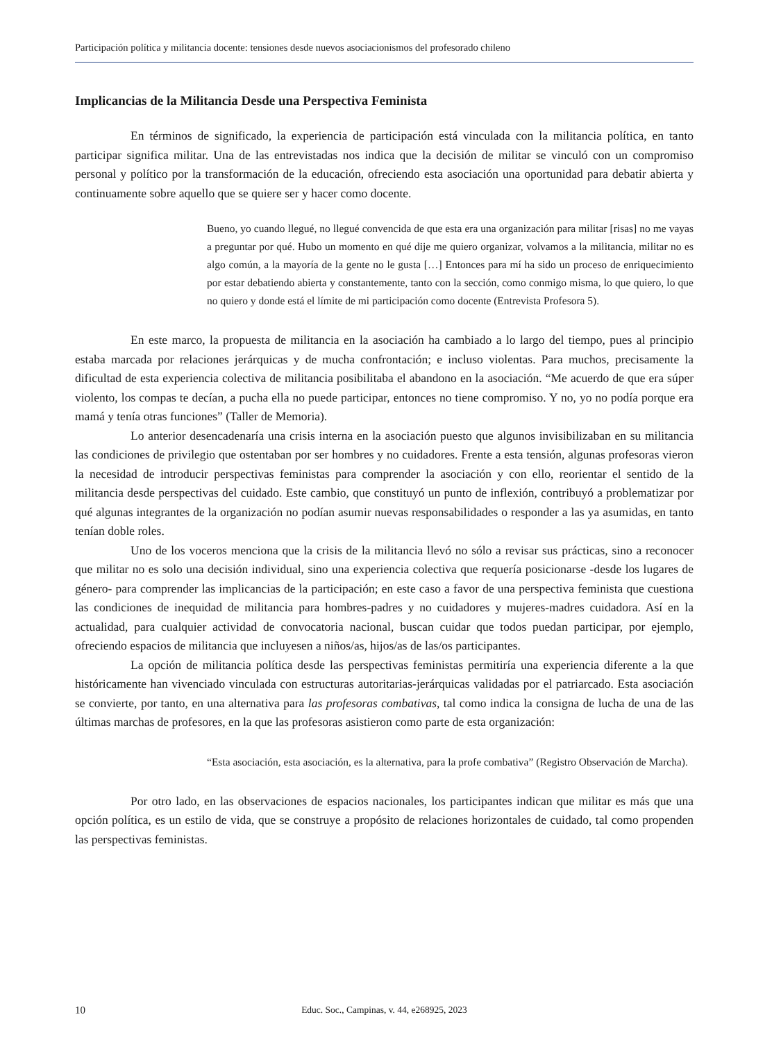Participación política y militancia docente: tensiones desde nuevos asociacionismos del profesorado chileno
Implicancias de la Militancia Desde una Perspectiva Feminista
En términos de significado, la experiencia de participación está vinculada con la militancia política, en tanto participar significa militar. Una de las entrevistadas nos indica que la decisión de militar se vinculó con un compromiso personal y político por la transformación de la educación, ofreciendo esta asociación una oportunidad para debatir abierta y continuamente sobre aquello que se quiere ser y hacer como docente.
Bueno, yo cuando llegué, no llegué convencida de que esta era una organización para militar [risas] no me vayas a preguntar por qué. Hubo un momento en qué dije me quiero organizar, volvamos a la militancia, militar no es algo común, a la mayoría de la gente no le gusta […] Entonces para mí ha sido un proceso de enriquecimiento por estar debatiendo abierta y constantemente, tanto con la sección, como conmigo misma, lo que quiero, lo que no quiero y donde está el límite de mi participación como docente (Entrevista Profesora 5).
En este marco, la propuesta de militancia en la asociación ha cambiado a lo largo del tiempo, pues al principio estaba marcada por relaciones jerárquicas y de mucha confrontación; e incluso violentas. Para muchos, precisamente la dificultad de esta experiencia colectiva de militancia posibilitaba el abandono en la asociación. “Me acuerdo de que era súper violento, los compas te decían, a pucha ella no puede participar, entonces no tiene compromiso. Y no, yo no podía porque era mamá y tenía otras funciones” (Taller de Memoria).
Lo anterior desencadenaría una crisis interna en la asociación puesto que algunos invisibilizaban en su militancia las condiciones de privilegio que ostentaban por ser hombres y no cuidadores. Frente a esta tensión, algunas profesoras vieron la necesidad de introducir perspectivas feministas para comprender la asociación y con ello, reorientar el sentido de la militancia desde perspectivas del cuidado. Este cambio, que constituyó un punto de inflexión, contribuyó a problematizar por qué algunas integrantes de la organización no podían asumir nuevas responsabilidades o responder a las ya asumidas, en tanto tenían doble roles.
Uno de los voceros menciona que la crisis de la militancia llevó no sólo a revisar sus prácticas, sino a reconocer que militar no es solo una decisión individual, sino una experiencia colectiva que requería posicionarse -desde los lugares de género- para comprender las implicancias de la participación; en este caso a favor de una perspectiva feminista que cuestiona las condiciones de inequidad de militancia para hombres-padres y no cuidadores y mujeres-madres cuidadora. Así en la actualidad, para cualquier actividad de convocatoria nacional, buscan cuidar que todos puedan participar, por ejemplo, ofreciendo espacios de militancia que incluyesen a niños/as, hijos/as de las/os participantes.
La opción de militancia política desde las perspectivas feministas permitiría una experiencia diferente a la que históricamente han vivenciado vinculada con estructuras autoritarias-jerárquicas validadas por el patriarcado. Esta asociación se convierte, por tanto, en una alternativa para las profesoras combativas, tal como indica la consigna de lucha de una de las últimas marchas de profesores, en la que las profesoras asistieron como parte de esta organización:
“Esta asociación, esta asociación, es la alternativa, para la profe combativa” (Registro Observación de Marcha).
Por otro lado, en las observaciones de espacios nacionales, los participantes indican que militar es más que una opción política, es un estilo de vida, que se construye a propósito de relaciones horizontales de cuidado, tal como propenden las perspectivas feministas.
10
Educ. Soc., Campinas, v. 44, e268925, 2023